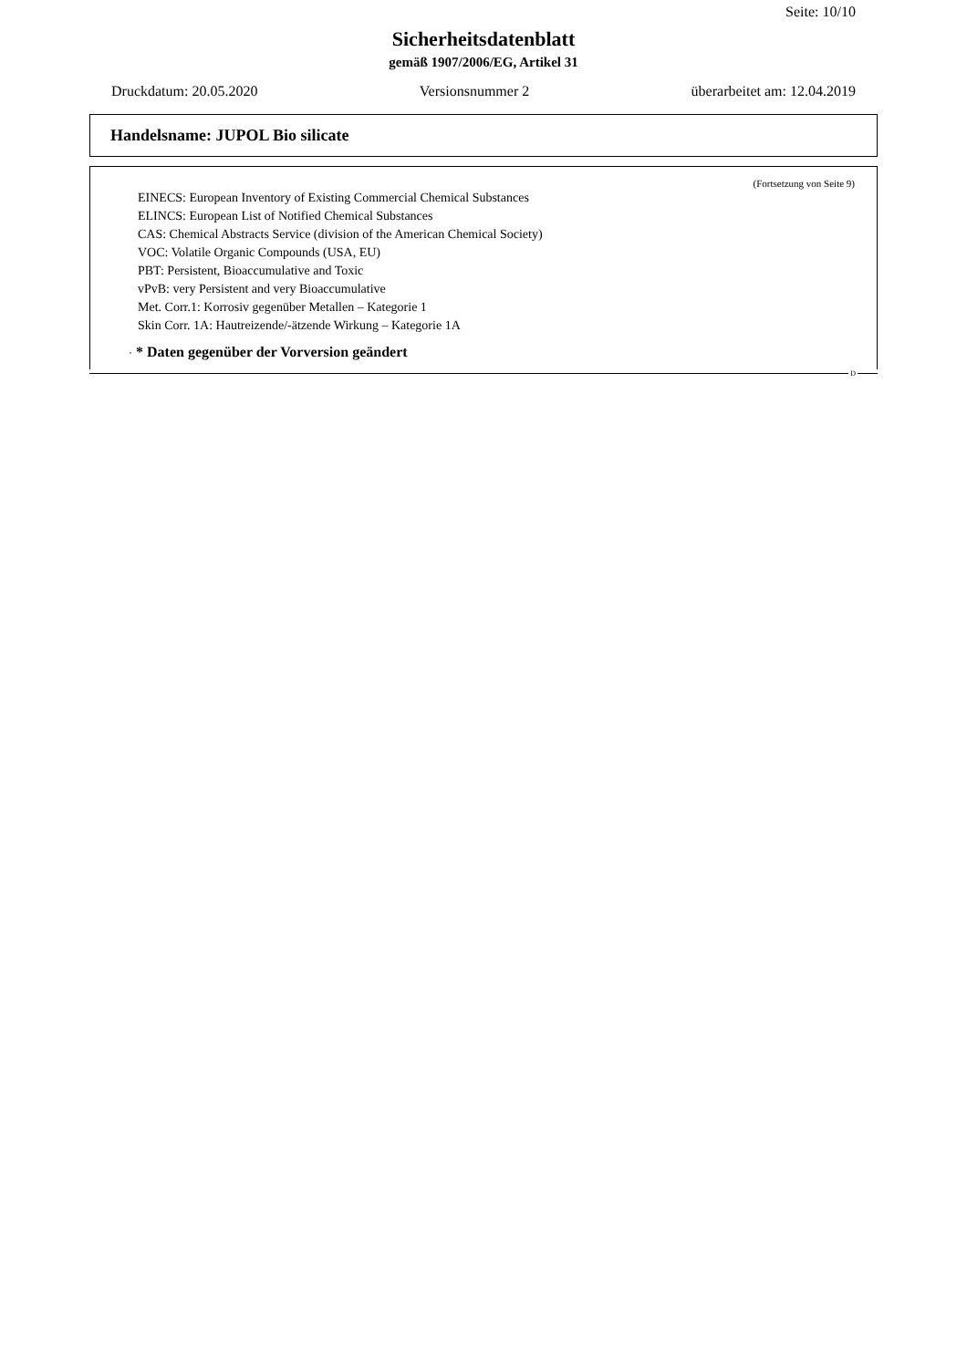Seite: 10/10
Sicherheitsdatenblatt
gemäß 1907/2006/EG, Artikel 31
Druckdatum: 20.05.2020 Versionsnummer 2 überarbeitet am: 12.04.2019
Handelsname: JUPOL Bio silicate
(Fortsetzung von Seite 9)
EINECS: European Inventory of Existing Commercial Chemical Substances
ELINCS: European List of Notified Chemical Substances
CAS: Chemical Abstracts Service (division of the American Chemical Society)
VOC: Volatile Organic Compounds (USA, EU)
PBT: Persistent, Bioaccumulative and Toxic
vPvB: very Persistent and very Bioaccumulative
Met. Corr.1: Korrosiv gegenüber Metallen – Kategorie 1
Skin Corr. 1A: Hautreizende/-ätzende Wirkung – Kategorie 1A
· * Daten gegenüber der Vorversion geändert
D